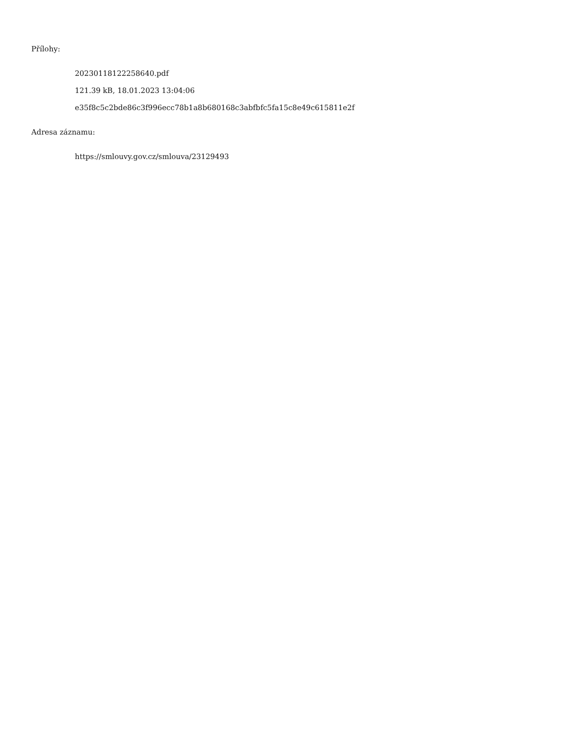Přílohy:
20230118122258640.pdf
121.39 kB, 18.01.2023 13:04:06
e35f8c5c2bde86c3f996ecc78b1a8b680168c3abfbfc5fa15c8e49c615811e2f
Adresa záznamu:
https://smlouvy.gov.cz/smlouva/23129493